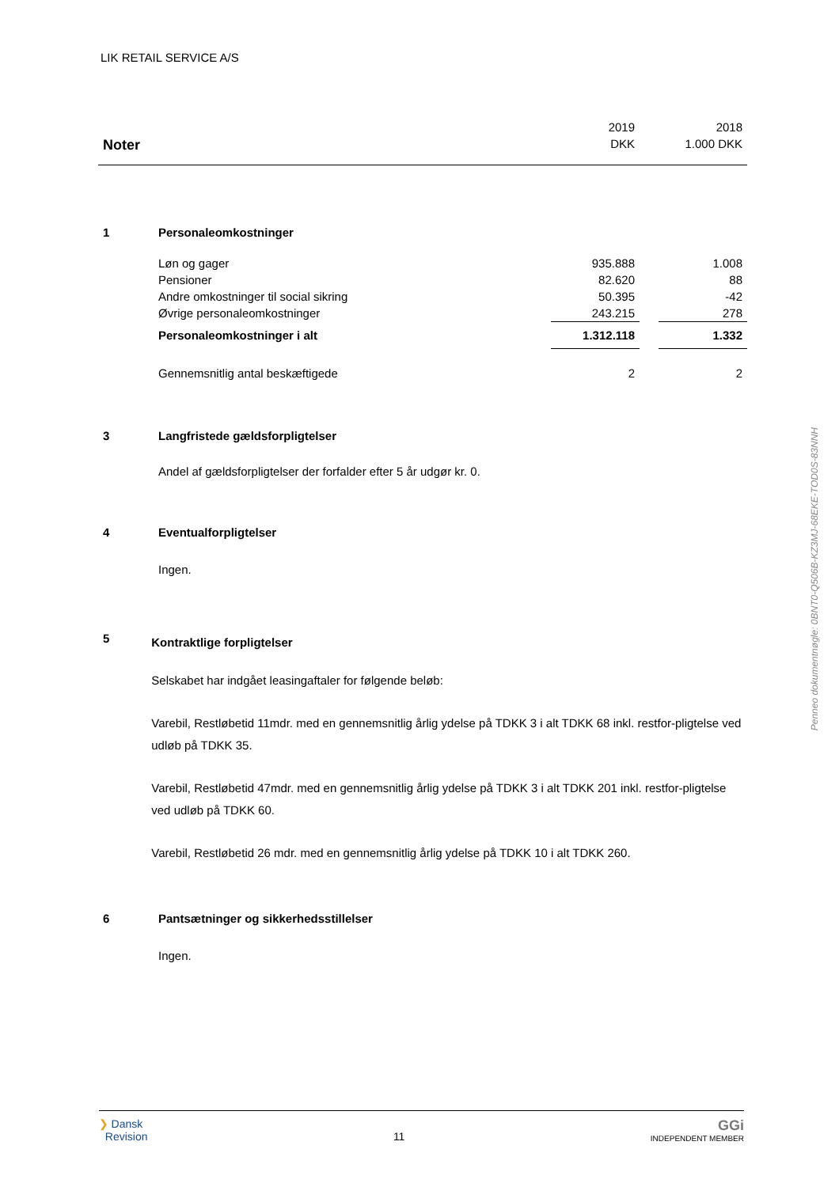LIK RETAIL SERVICE A/S
| | | 2019 | | 2018 |
| Noter | | DKK | | 1.000 DKK |
| 1 | Personaleomkostninger | | | |
| | Løn og gager | 935.888 | | 1.008 |
| | Pensioner | 82.620 | | 88 |
| | Andre omkostninger til social sikring | 50.395 | | -42 |
| | Øvrige personaleomkostninger | 243.215 | | 278 |
| | Personaleomkostninger i alt | 1.312.118 | | 1.332 |
| | Gennemsnitlig antal beskæftigede | 2 | | 2 |
3 Langfristede gældsforpligtelser
Andel af gældsforpligtelser der forfalder efter 5 år udgør kr. 0.
4 Eventualforpligtelser
Ingen.
5
Kontraktlige forpligtelser
Selskabet har indgået leasingaftaler for følgende beløb:
Varebil, Restløbetid 11mdr. med en gennemsnitlig årlig ydelse på TDKK 3 i alt TDKK 68 inkl. restfor-pligtelse ved udløb på TDKK 35.
Varebil, Restløbetid 47mdr. med en gennemsnitlig årlig ydelse på TDKK 3 i alt TDKK 201 inkl. restfor-pligtelse ved udløb på TDKK 60.
Varebil, Restløbetid 26 mdr. med en gennemsnitlig årlig ydelse på TDKK 10 i alt TDKK 260.
6 Pantsætninger og sikkerhedsstillelser
Ingen.
Penneo dokumentnøgle: 0BNT0-Q506B-KZ3MJ-68EKE-TOD0S-83NNH
❯ Dansk
Revision
11
GGi
INDEPENDENT MEMBER